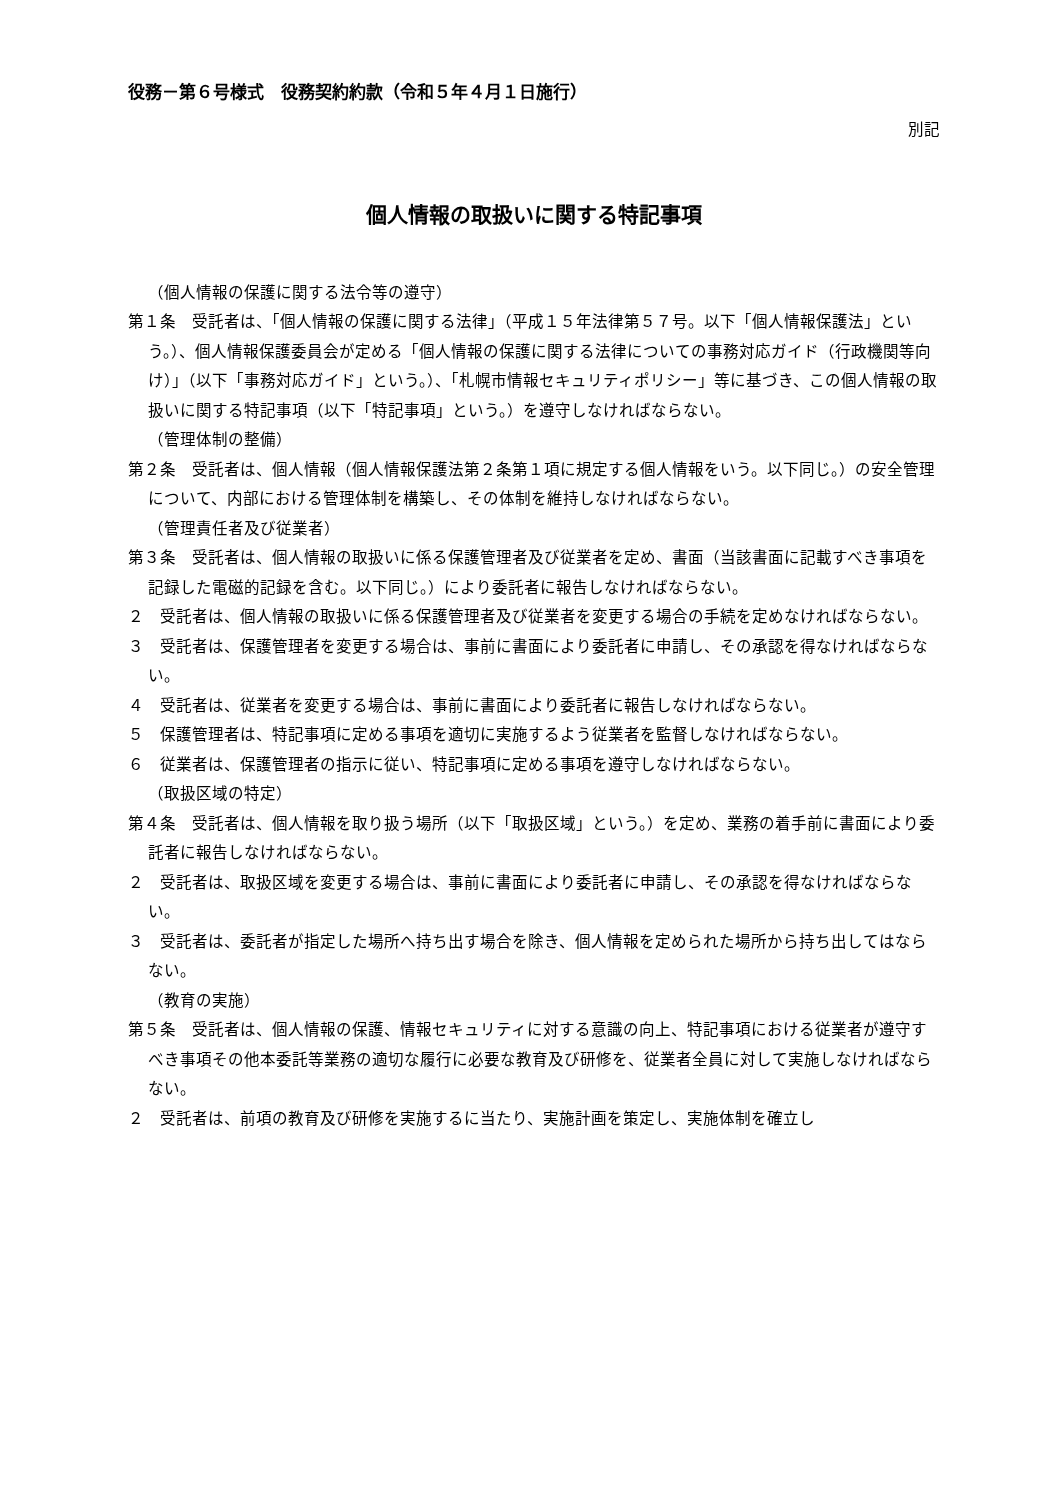役務－第６号様式　役務契約約款（令和５年４月１日施行）
別記
個人情報の取扱いに関する特記事項
（個人情報の保護に関する法令等の遵守）
第１条　受託者は、「個人情報の保護に関する法律」（平成１５年法律第５７号。以下「個人情報保護法」という。）、個人情報保護委員会が定める「個人情報の保護に関する法律についての事務対応ガイド（行政機関等向け）」（以下「事務対応ガイド」という。）、「札幌市情報セキュリティポリシー」等に基づき、この個人情報の取扱いに関する特記事項（以下「特記事項」という。）を遵守しなければならない。
（管理体制の整備）
第２条　受託者は、個人情報（個人情報保護法第２条第１項に規定する個人情報をいう。以下同じ。）の安全管理について、内部における管理体制を構築し、その体制を維持しなければならない。
（管理責任者及び従業者）
第３条　受託者は、個人情報の取扱いに係る保護管理者及び従業者を定め、書面（当該書面に記載すべき事項を記録した電磁的記録を含む。以下同じ。）により委託者に報告しなければならない。
２　受託者は、個人情報の取扱いに係る保護管理者及び従業者を変更する場合の手続を定めなければならない。
３　受託者は、保護管理者を変更する場合は、事前に書面により委託者に申請し、その承認を得なければならない。
４　受託者は、従業者を変更する場合は、事前に書面により委託者に報告しなければならない。
５　保護管理者は、特記事項に定める事項を適切に実施するよう従業者を監督しなければならない。
６　従業者は、保護管理者の指示に従い、特記事項に定める事項を遵守しなければならない。
（取扱区域の特定）
第４条　受託者は、個人情報を取り扱う場所（以下「取扱区域」という。）を定め、業務の着手前に書面により委託者に報告しなければならない。
２　受託者は、取扱区域を変更する場合は、事前に書面により委託者に申請し、その承認を得なければならない。
３　受託者は、委託者が指定した場所へ持ち出す場合を除き、個人情報を定められた場所から持ち出してはならない。
（教育の実施）
第５条　受託者は、個人情報の保護、情報セキュリティに対する意識の向上、特記事項における従業者が遵守すべき事項その他本委託等業務の適切な履行に必要な教育及び研修を、従業者全員に対して実施しなければならない。
２　受託者は、前項の教育及び研修を実施するに当たり、実施計画を策定し、実施体制を確立し